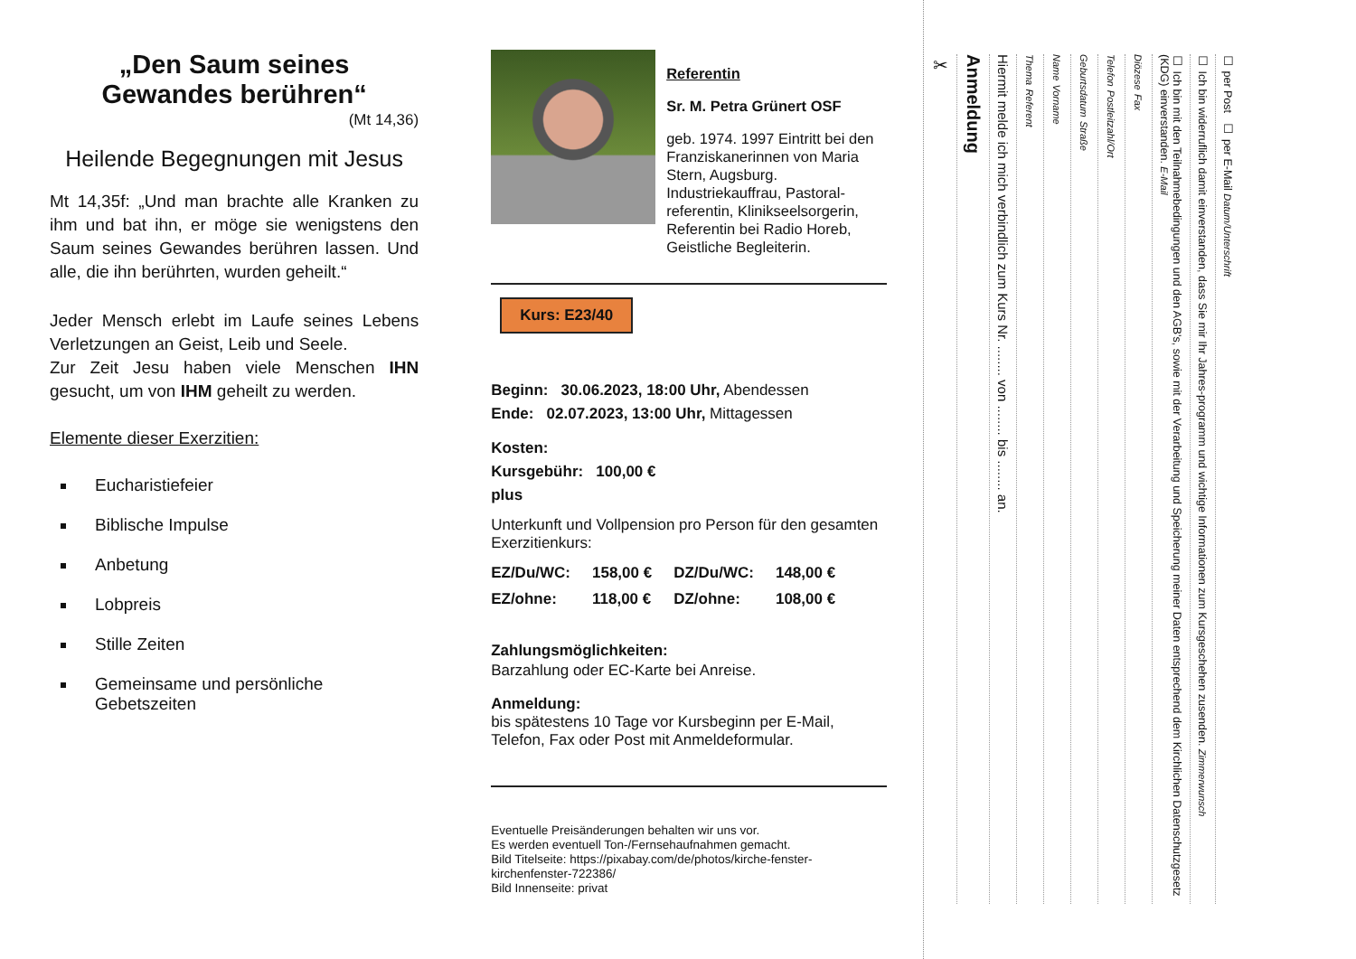„Den Saum seines
Gewandes berühren“
(Mt 14,36)
Heilende Begegnungen mit Jesus
Mt 14,35f: „Und man brachte alle Kranken zu ihm und bat ihn, er möge sie wenigstens den Saum seines Gewandes berühren lassen. Und alle, die ihn berührten, wurden geheilt.“
Jeder Mensch erlebt im Laufe seines Lebens Verletzungen an Geist, Leib und Seele.
Zur Zeit Jesu haben viele Menschen IHN gesucht, um von IHM geheilt zu werden.
Elemente dieser Exerzitien:
Eucharistiefeier
Biblische Impulse
Anbetung
Lobpreis
Stille Zeiten
Gemeinsame und persönliche Gebetszeiten
Referentin
Sr. M. Petra Grünert OSF
geb. 1974. 1997 Eintritt bei den Franziskanerinnen von Maria Stern, Augsburg. Industriekauffrau, Pastoral-referentin, Klinikseelsorgerin, Referentin bei Radio Horeb, Geistliche Begleiterin.
Kurs: E23/40
Beginn: 30.06.2023, 18:00 Uhr, Abendessen
Ende: 02.07.2023, 13:00 Uhr, Mittagessen
Kosten:
Kursgebühr: 100,00 €
plus
Unterkunft und Vollpension pro Person für den gesamten Exerzitienkurs:
| EZ/Du/WC: | 158,00 € | DZ/Du/WC: | 148,00 € |
| EZ/ohne: | 118,00 € | DZ/ohne: | 108,00 € |
Zahlungsmöglichkeiten:
Barzahlung oder EC-Karte bei Anreise.
Anmeldung:
bis spätestens 10 Tage vor Kursbeginn per E-Mail, Telefon, Fax oder Post mit Anmeldeformular.
Eventuelle Preisänderungen behalten wir uns vor.
Es werden eventuell Ton-/Fernsehaufnahmen gemacht.
Bild Titelseite: https://pixabay.com/de/photos/kirche-fenster-kirchenfenster-722386/
Bild Innenseite: privat
✂
Anmeldung
Hiermit melde ich mich verbindlich zum Kurs Nr. ........ von ........ bis ........ an.
Thema Referent
Name Vorname
Geburtsdatum Straße
Telefon Postleitzahl/Ort
Diözese Fax
☐ Ich bin mit den Teilnahmebedingungen und den AGB's, sowie mit der Verarbeitung und Speicherung meiner Daten entsprechend dem Kirchlichen Datenschutzgesetz (KDG) einverstanden. E-Mail
☐ Ich bin widerruflich damit einverstanden, dass Sie mir Ihr Jahres-programm und wichtige Informationen zum Kursgeschehen zusenden. Zimmerwunsch
☐ per Post ☐ per E-Mail Datum/Unterschrift